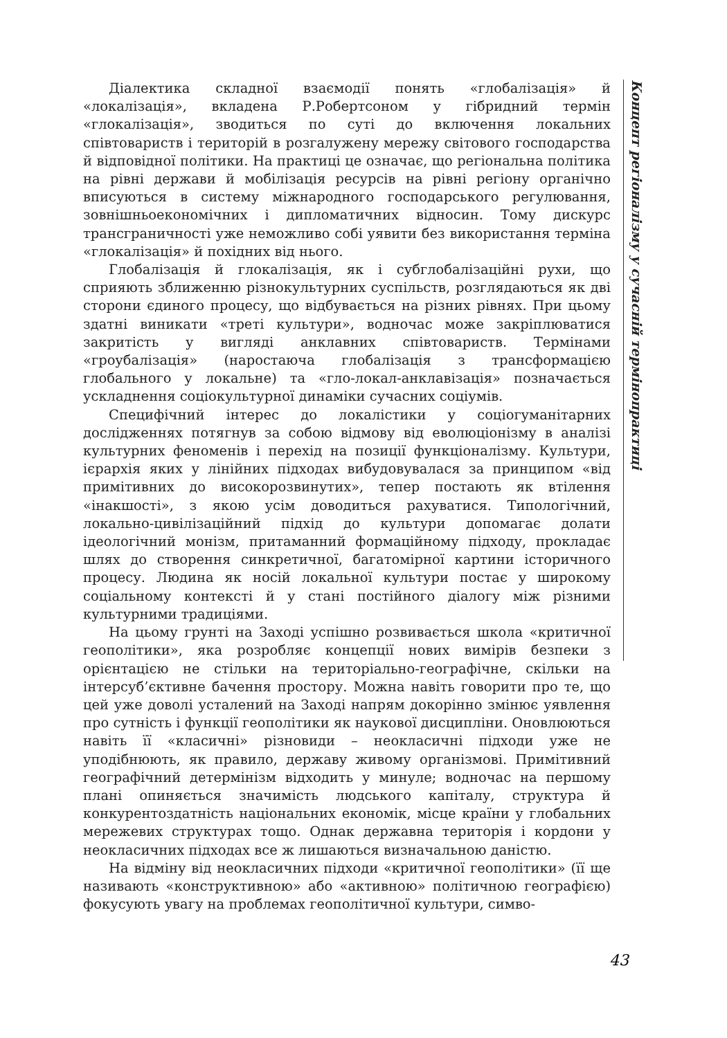Діалектика складної взаємодії понять «глобалізація» й «локалізація», вкладена Р.Робертсоном у гібридний термін «глокалізація», зводиться по суті до включення локальних співтовариств і територій в розгалужену мережу світового господарства й відповідної політики. На практиці це означає, що регіональна політика на рівні держави й мобілізація ресурсів на рівні регіону органічно вписуються в систему міжнародного господарського регулювання, зовнішньоекономічних і дипломатичних відносин. Тому дискурс трансграничності уже неможливо собі уявити без використання терміна «глокалізація» й похідних від нього.
Глобалізація й глокалізація, як і субглобалізаційні рухи, що сприяють зближенню різнокультурних суспільств, розглядаються як дві сторони єдиного процесу, що відбувається на різних рівнях. При цьому здатні виникати «треті культури», водночас може закріплюватися закритість у вигляді анклавних співтовариств. Термінами «гроубалізація» (наростаюча глобалізація з трансформацією глобального у локальне) та «гло-локал-анклавізація» позначається ускладнення соціокультурної динаміки сучасних соціумів.
Специфічний інтерес до локалістики у соціогуманітарних дослідженнях потягнув за собою відмову від еволюціонізму в аналізі культурних феноменів і перехід на позиції функціоналізму. Культури, ієрархія яких у лінійних підходах вибудовувалася за принципом «від примітивних до високорозвинутих», тепер постають як втілення «інакшості», з якою усім доводиться рахуватися. Типологічний, локально-цивілізаційний підхід до культури допомагає долати ідеологічний монізм, притаманний формаційному підходу, прокладає шлях до створення синкретичної, багатомірної картини історичного процесу. Людина як носій локальної культури постає у широкому соціальному контексті й у стані постійного діалогу між різними культурними традиціями.
На цьому грунті на Заході успішно розвивається школа «критичної геополітики», яка розробляє концепції нових вимірів безпеки з орієнтацією не стільки на територіально-географічне, скільки на інтерсуб’єктивне бачення простору. Можна навіть говорити про те, що цей уже доволі усталений на Заході напрям докорінно змінює уявлення про сутність і функції геополітики як наукової дисципліни. Оновлюються навіть її «класичні» різновиди – неокласичні підходи уже не уподібнюють, як правило, державу живому організмові. Примітивний географічний детермінізм відходить у минуле; водночас на першому плані опиняється значимість людського капіталу, структура й конкурентоздатність національних економік, місце країни у глобальних мережевих структурах тощо. Однак державна територія і кордони у неокласичних підходах все ж лишаються визначальною даністю.
На відміну від неокласичних підходи «критичної геополітики» (її ще називають «конструктивною» або «активною» політичною географією) фокусують увагу на проблемах геополітичної культури, симво-
Концепт регіоналізму у сучасній термінопрактиці
43